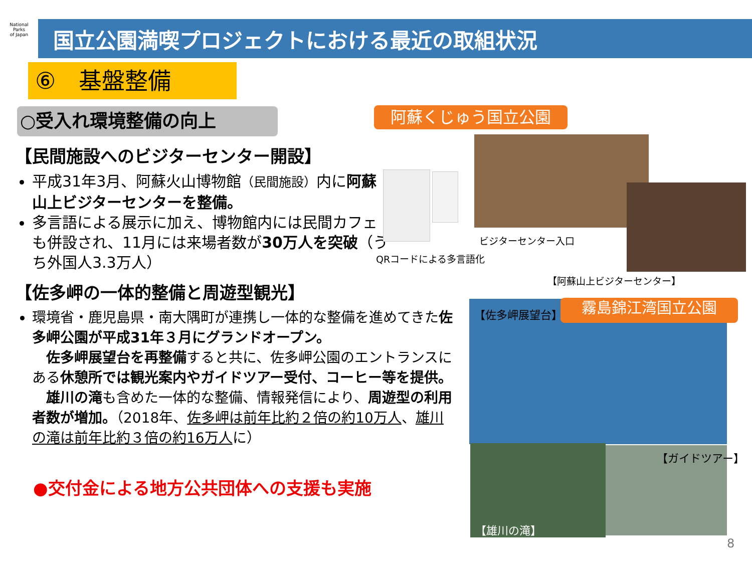National
Parks
of Japan
国立公園満喫プロジェクトにおける最近の取組状況
⑥　基盤整備
○受入れ環境整備の向上
【民間施設へのビジターセンター開設】
平成31年3月、阿蘇火山博物館（民間施設）内に阿蘇山上ビジターセンターを整備。
多言語による展示に加え、博物館内には民間カフェも併設され、11月には来場者数が30万人を突破（うち外国人3.3万人）
【佐多岬の一体的整備と周遊型観光】
環境省・鹿児島県・南大隅町が連携し一体的な整備を進めてきた佐多岬公園が平成31年３月にグランドオープン。
　佐多岬展望台を再整備すると共に、佐多岬公園のエントランスにある休憩所では観光案内やガイドツアー受付、コーヒー等を提供。
　雄川の滝も含めた一体的な整備、情報発信により、周遊型の利用者数が増加。（2018年、佐多岬は前年比約２倍の約10万人、雄川の滝は前年比約３倍の約16万人に）
●交付金による地方公共団体への支援も実施
阿蘇くじゅう国立公園
ビジターセンター入口
QRコードによる多言語化
【阿蘇山上ビジターセンター】
【佐多岬展望台】 霧島錦江湾国立公園
【雄川の滝】
【ガイドツアー】
8